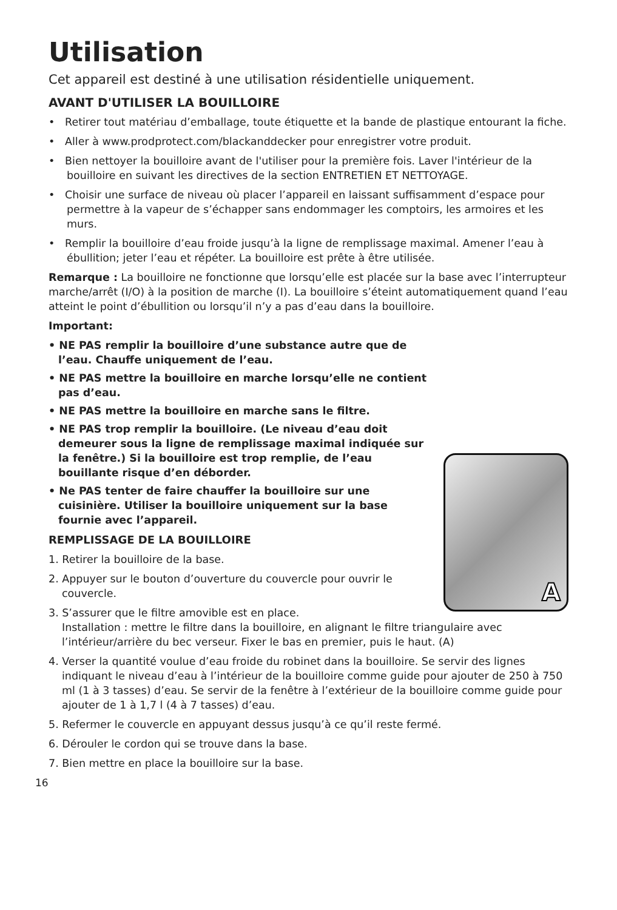Utilisation
Cet appareil est destiné à une utilisation résidentielle uniquement.
AVANT D'UTILISER LA BOUILLOIRE
• Retirer tout matériau d’emballage, toute étiquette et la bande de plastique entourant la fiche.
• Aller à www.prodprotect.com/blackanddecker pour enregistrer votre produit.
• Bien nettoyer la bouilloire avant de l'utiliser pour la première fois. Laver l'intérieur de la bouilloire en suivant les directives de la section ENTRETIEN ET NETTOYAGE.
• Choisir une surface de niveau où placer l’appareil en laissant suffisamment d’espace pour permettre à la vapeur de s’échapper sans endommager les comptoirs, les armoires et les murs.
• Remplir la bouilloire d’eau froide jusqu’à la ligne de remplissage maximal. Amener l’eau à ébullition; jeter l’eau et répéter. La bouilloire est prête à être utilisée.
Remarque : La bouilloire ne fonctionne que lorsqu’elle est placée sur la base avec l’interrupteur marche/arrêt (I/O) à la position de marche (I). La bouilloire s’éteint automatiquement quand l’eau atteint le point d’ébullition ou lorsqu’il n’y a pas d’eau dans la bouilloire.
Important:
A
• NE PAS remplir la bouilloire d’une substance autre que de l’eau. Chauffe uniquement de l’eau.
• NE PAS mettre la bouilloire en marche lorsqu’elle ne contient pas d’eau.
• NE PAS mettre la bouilloire en marche sans le filtre.
• NE PAS trop remplir la bouilloire. (Le niveau d’eau doit demeurer sous la ligne de remplissage maximal indiquée sur la fenêtre.) Si la bouilloire est trop remplie, de l’eau bouillante risque d’en déborder.
• Ne PAS tenter de faire chauffer la bouilloire sur une cuisinière. Utiliser la bouilloire uniquement sur la base fournie avec l’appareil.
REMPLISSAGE DE LA BOUILLOIRE
1. Retirer la bouilloire de la base.
2. Appuyer sur le bouton d’ouverture du couvercle pour ouvrir le couvercle.
3. S’assurer que le filtre amovible est en place.
Installation : mettre le filtre dans la bouilloire, en alignant le filtre triangulaire avec l’intérieur/arrière du bec verseur. Fixer le bas en premier, puis le haut. (A)
4. Verser la quantité voulue d’eau froide du robinet dans la bouilloire. Se servir des lignes indiquant le niveau d’eau à l’intérieur de la bouilloire comme guide pour ajouter de 250 à 750 ml (1 à 3 tasses) d’eau. Se servir de la fenêtre à l’extérieur de la bouilloire comme guide pour ajouter de 1 à 1,7 l (4 à 7 tasses) d’eau.
5. Refermer le couvercle en appuyant dessus jusqu’à ce qu’il reste fermé.
6. Dérouler le cordon qui se trouve dans la base.
7. Bien mettre en place la bouilloire sur la base.
16